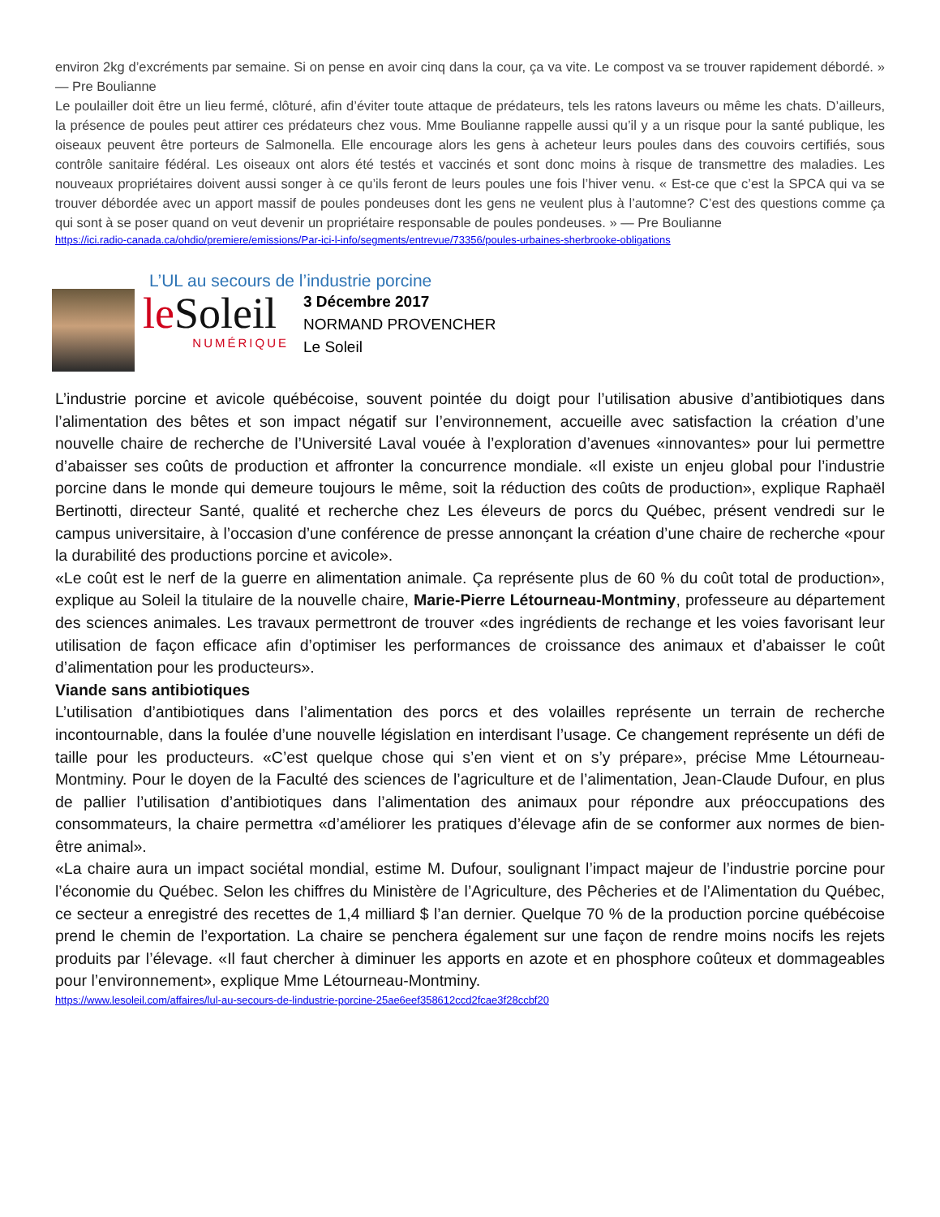environ 2kg d’excréments par semaine. Si on pense en avoir cinq dans la cour, ça va vite. Le compost va se trouver rapidement débordé. » — Pre Boulianne
Le poulailler doit être un lieu fermé, clôturé, afin d’éviter toute attaque de prédateurs, tels les ratons laveurs ou même les chats. D’ailleurs, la présence de poules peut attirer ces prédateurs chez vous. Mme Boulianne rappelle aussi qu’il y a un risque pour la santé publique, les oiseaux peuvent être porteurs de Salmonella. Elle encourage alors les gens à acheteur leurs poules dans des couvoirs certifiés, sous contrôle sanitaire fédéral. Les oiseaux ont alors été testés et vaccinés et sont donc moins à risque de transmettre des maladies. Les nouveaux propriétaires doivent aussi songer à ce qu’ils feront de leurs poules une fois l’hiver venu. « Est-ce que c’est la SPCA qui va se trouver débordée avec un apport massif de poules pondeuses dont les gens ne veulent plus à l’automne? C’est des questions comme ça qui sont à se poser quand on veut devenir un propriétaire responsable de poules pondeuses. » — Pre Boulianne
https://ici.radio-canada.ca/ohdio/premiere/emissions/Par-ici-l-info/segments/entrevue/73356/poules-urbaines-sherbrooke-obligations
L’UL au secours de l’industrie porcine
leSoleil
NUMÉRIQUE
3 Décembre 2017
NORMAND PROVENCHER
Le Soleil
L’industrie porcine et avicole québécoise, souvent pointée du doigt pour l’utilisation abusive d’antibiotiques dans l’alimentation des bêtes et son impact négatif sur l’environnement, accueille avec satisfaction la création d’une nouvelle chaire de recherche de l’Université Laval vouée à l’exploration d’avenues «innovantes» pour lui permettre d’abaisser ses coûts de production et affronter la concurrence mondiale. «Il existe un enjeu global pour l’industrie porcine dans le monde qui demeure toujours le même, soit la réduction des coûts de production», explique Raphaël Bertinotti, directeur Santé, qualité et recherche chez Les éleveurs de porcs du Québec, présent vendredi sur le campus universitaire, à l’occasion d’une conférence de presse annonçant la création d’une chaire de recherche «pour la durabilité des productions porcine et avicole».
«Le coût est le nerf de la guerre en alimentation animale. Ça représente plus de 60 % du coût total de production», explique au Soleil la titulaire de la nouvelle chaire, Marie-Pierre Létourneau-Montminy, professeure au département des sciences animales. Les travaux permettront de trouver «des ingrédients de rechange et les voies favorisant leur utilisation de façon efficace afin d’optimiser les performances de croissance des animaux et d’abaisser le coût d’alimentation pour les producteurs».
Viande sans antibiotiques
L’utilisation d’antibiotiques dans l’alimentation des porcs et des volailles représente un terrain de recherche incontournable, dans la foulée d’une nouvelle législation en interdisant l’usage. Ce changement représente un défi de taille pour les producteurs. «C’est quelque chose qui s’en vient et on s’y prépare», précise Mme Létourneau-Montminy. Pour le doyen de la Faculté des sciences de l’agriculture et de l’alimentation, Jean-Claude Dufour, en plus de pallier l’utilisation d’antibiotiques dans l’alimentation des animaux pour répondre aux préoccupations des consommateurs, la chaire permettra «d’améliorer les pratiques d’élevage afin de se conformer aux normes de bien-être animal».
«La chaire aura un impact sociétal mondial, estime M. Dufour, soulignant l’impact majeur de l’industrie porcine pour l’économie du Québec. Selon les chiffres du Ministère de l’Agriculture, des Pêcheries et de l’Alimentation du Québec, ce secteur a enregistré des recettes de 1,4 milliard $ l’an dernier. Quelque 70 % de la production porcine québécoise prend le chemin de l’exportation. La chaire se penchera également sur une façon de rendre moins nocifs les rejets produits par l’élevage. «Il faut chercher à diminuer les apports en azote et en phosphore coûteux et dommageables pour l’environnement», explique Mme Létourneau-Montminy.
https://www.lesoleil.com/affaires/lul-au-secours-de-lindustrie-porcine-25ae6eef358612ccd2fcae3f28ccbf20